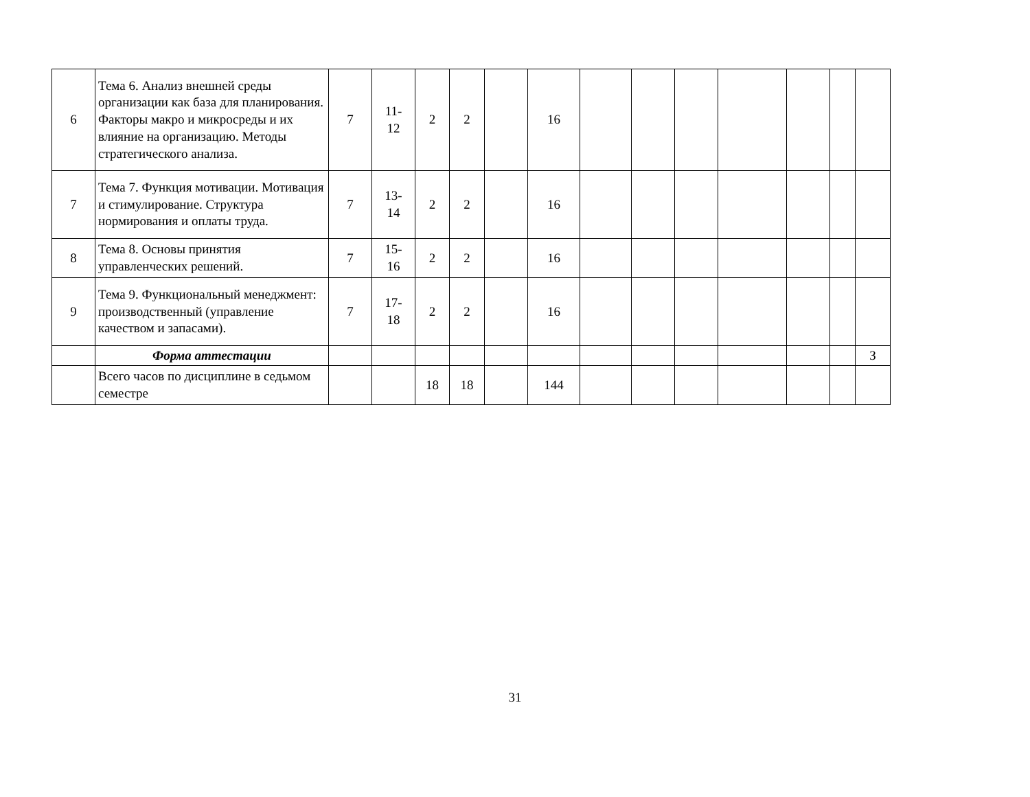| 6 | Тема 6. Анализ внешней среды организации как база для планирования. Факторы макро и микросреды и их влияние на организацию. Методы стратегического анализа. | 7 | 11- 12 | 2 | 2 | | 16 | | | | | | | |
| 7 | Тема 7. Функция мотивации. Мотивация и стимулирование. Структура нормирования и оплаты труда. | 7 | 13- 14 | 2 | 2 | | 16 | | | | | | | |
| 8 | Тема 8. Основы принятия управленческих решений. | 7 | 15- 16 | 2 | 2 | | 16 | | | | | | | |
| 9 | Тема 9. Функциональный менеджмент: производственный (управление качеством и запасами). | 7 | 17- 18 | 2 | 2 | | 16 | | | | | | | |
| | Форма аттестации | | | | | | | | | | | | | З |
| | Всего часов по дисциплине в седьмом семестре | | | 18 | 18 | | 144 | | | | | | | |
31